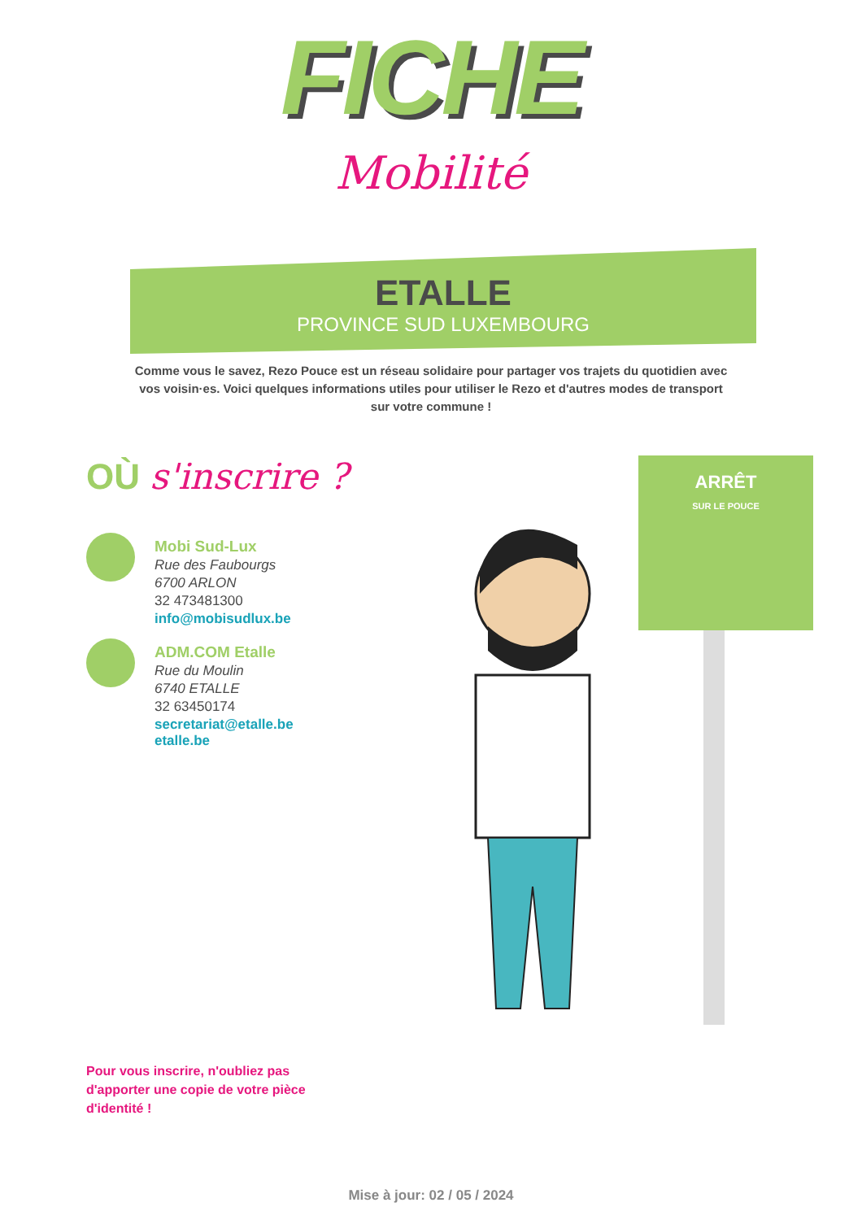FICHE
Mobilité
ETALLE
PROVINCE SUD LUXEMBOURG
Comme vous le savez, Rezo Pouce est un réseau solidaire pour partager vos trajets du quotidien avec vos voisin·es. Voici quelques informations utiles pour utiliser le Rezo et d'autres modes de transport sur votre commune !
OÙ s'inscrire ?
Mobi Sud-Lux
Rue des Faubourgs
6700 ARLON
32 473481300
info@mobisudlux.be
ADM.COM Etalle
Rue du Moulin
6740 ETALLE
32 63450174
secretariat@etalle.be
etalle.be
ARRÊT
SUR LE POUCE
Pour vous inscrire, n'oubliez pas d'apporter une copie de votre pièce d'identité !
Mise à jour: 02 / 05 / 2024